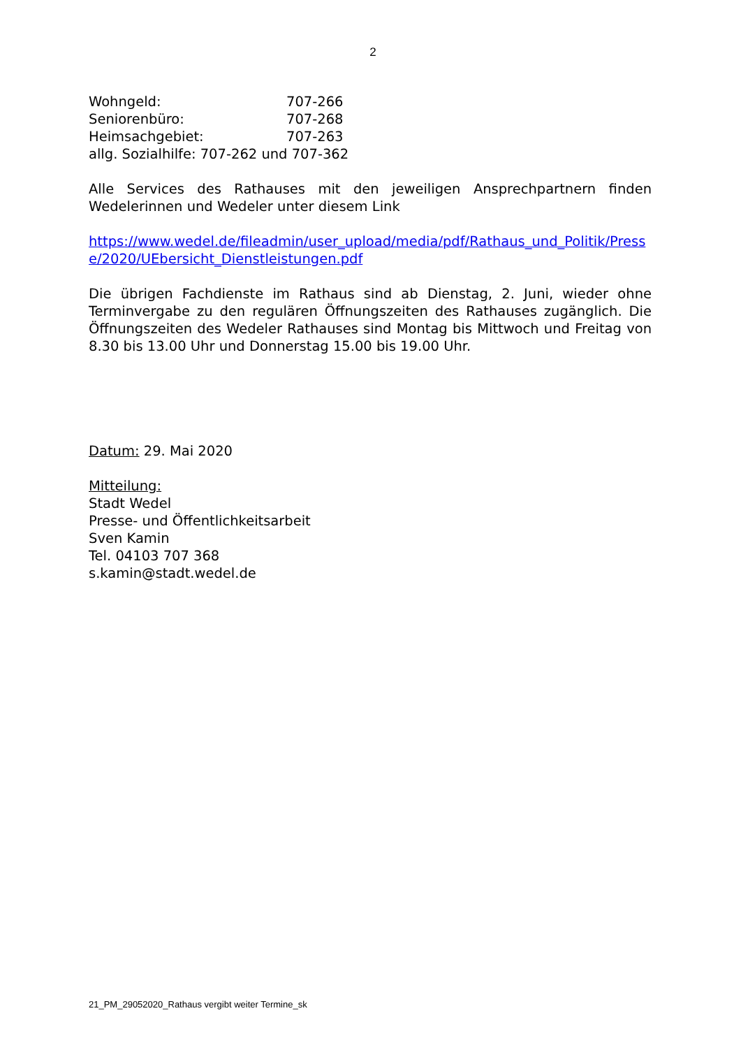2
Wohngeld: 707-266
Seniorenbüro: 707-268
Heimsachgebiet: 707-263
allg. Sozialhilfe: 707-262 und 707-362
Alle Services des Rathauses mit den jeweiligen Ansprechpartnern finden Wedelerinnen und Wedeler unter diesem Link
https://www.wedel.de/fileadmin/user_upload/media/pdf/Rathaus_und_Politik/Presse/2020/UEbersicht_Dienstleistungen.pdf
Die übrigen Fachdienste im Rathaus sind ab Dienstag, 2. Juni, wieder ohne Terminvergabe zu den regulären Öffnungszeiten des Rathauses zugänglich. Die Öffnungszeiten des Wedeler Rathauses sind Montag bis Mittwoch und Freitag von 8.30 bis 13.00 Uhr und Donnerstag 15.00 bis 19.00 Uhr.
Datum: 29. Mai 2020
Mitteilung:
Stadt Wedel
Presse- und Öffentlichkeitsarbeit
Sven Kamin
Tel. 04103 707 368
s.kamin@stadt.wedel.de
21_PM_29052020_Rathaus vergibt weiter Termine_sk